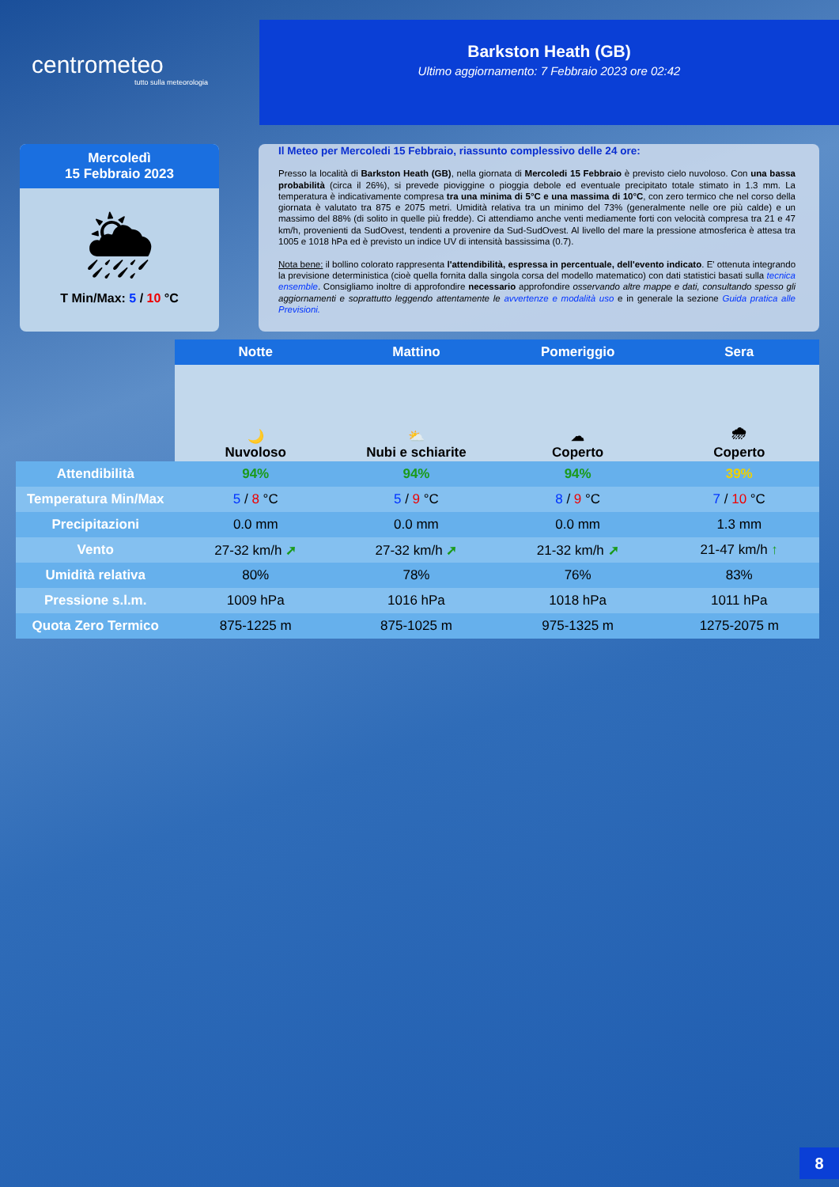centrometeo
tutto sulla meteorologia
Barkston Heath (GB)
Ultimo aggiornamento: 7 Febbraio 2023 ore 02:42
Mercoledì
15 Febbraio 2023
🌦
T Min/Max: 5 / 10 °C
Il Meteo per Mercoledi 15 Febbraio, riassunto complessivo delle 24 ore:
Presso la località di Barkston Heath (GB), nella giornata di Mercoledi 15 Febbraio è previsto cielo nuvoloso. Con una bassa probabilità (circa il 26%), si prevede pioviggine o pioggia debole ed eventuale precipitato totale stimato in 1.3 mm. La temperatura è indicativamente compresa tra una minima di 5°C e una massima di 10°C, con zero termico che nel corso della giornata è valutato tra 875 e 2075 metri. Umidità relativa tra un minimo del 73% (generalmente nelle ore più calde) e un massimo del 88% (di solito in quelle più fredde). Ci attendiamo anche venti mediamente forti con velocità compresa tra 21 e 47 km/h, provenienti da SudOvest, tendenti a provenire da Sud-SudOvest. Al livello del mare la pressione atmosferica è attesa tra 1005 e 1018 hPa ed è previsto un indice UV di intensità bassissima (0.7).
Nota bene: il bollino colorato rappresenta l'attendibilità, espressa in percentuale, dell'evento indicato. E' ottenuta integrando la previsione deterministica (cioè quella fornita dalla singola corsa del modello matematico) con dati statistici basati sulla tecnica ensemble. Consigliamo inoltre di approfondire necessario approfondire osservando altre mappe e dati, consultando spesso gli aggiornamenti e soprattutto leggendo attentamente le avvertenze e modalità uso e in generale la sezione Guida pratica alle Previsioni.
| | Notte | Mattino | Pomeriggio | Sera |
| | 🌙 Nuvoloso | ⛅ Nubi e schiarite | ☁ Coperto | 🌧 Coperto |
| Attendibilità | 94% | 94% | 94% | 39% |
| Temperatura Min/Max | 5 / 8 °C | 5 / 9 °C | 8 / 9 °C | 7 / 10 °C |
| Precipitazioni | 0.0 mm | 0.0 mm | 0.0 mm | 1.3 mm |
| Vento | 27-32 km/h ➚ | 27-32 km/h ➚ | 21-32 km/h ➚ | 21-47 km/h ↑ |
| Umidità relativa | 80% | 78% | 76% | 83% |
| Pressione s.l.m. | 1009 hPa | 1016 hPa | 1018 hPa | 1011 hPa |
| Quota Zero Termico | 875-1225 m | 875-1025 m | 975-1325 m | 1275-2075 m |
8